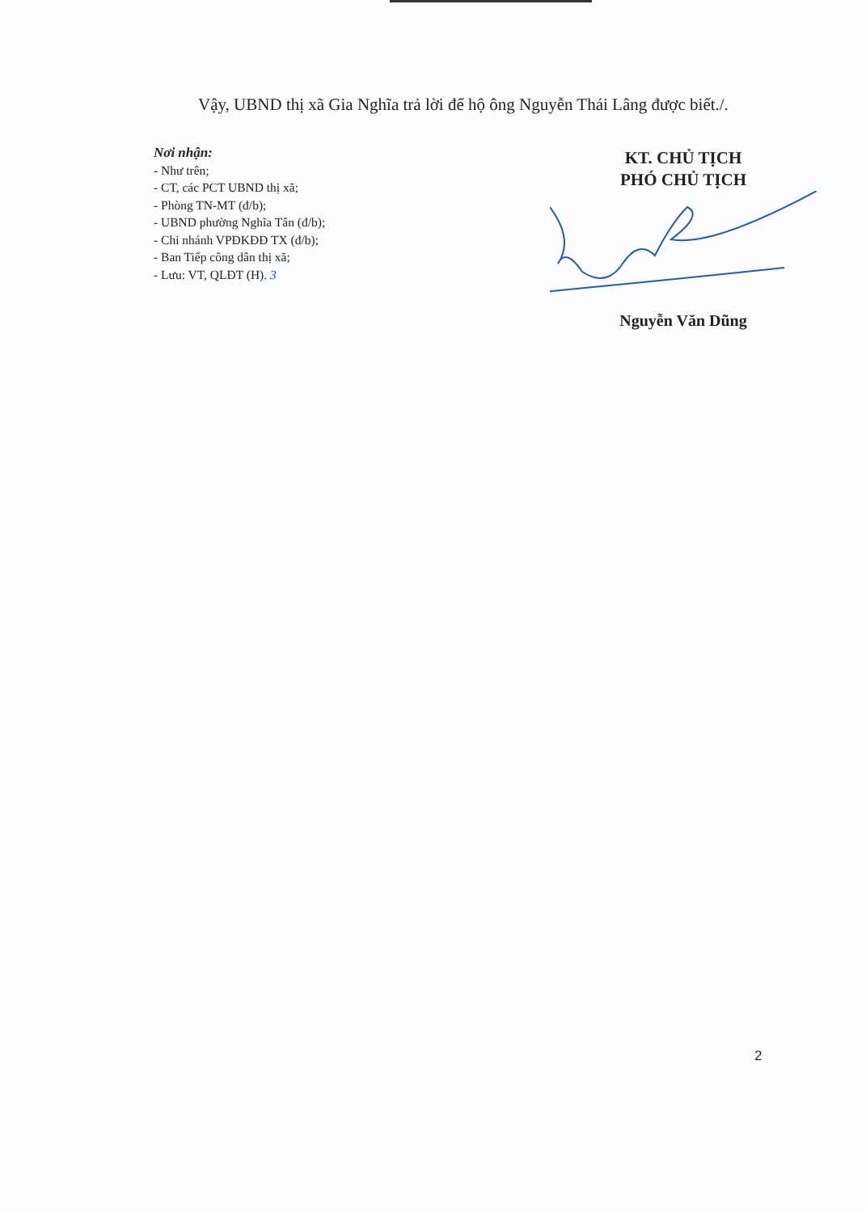Vậy, UBND thị xã Gia Nghĩa trả lời để hộ ông Nguyễn Thái Lâng được biết./.
Nơi nhận:
- Như trên;
- CT, các PCT UBND thị xã;
- Phòng TN-MT (đ/b);
- UBND phường Nghĩa Tân (đ/b);
- Chi nhánh VPĐKĐĐ TX (đ/b);
- Ban Tiếp công dân thị xã;
- Lưu: VT, QLĐT (H). 3
KT. CHỦ TỊCH
PHÓ CHỦ TỊCH
Nguyễn Văn Dũng
2